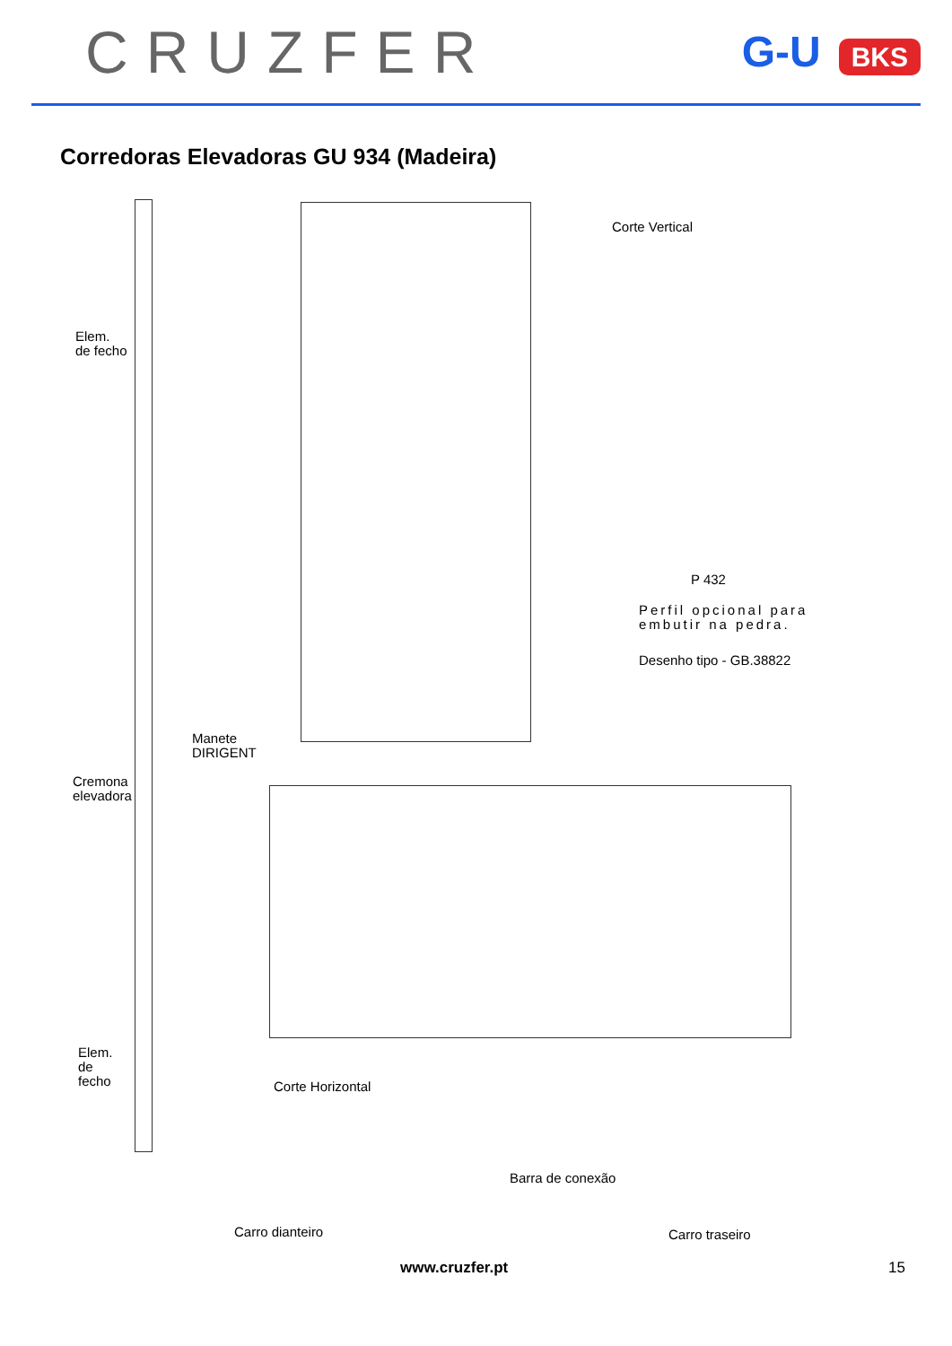CRUZFER
G-U BKS
Corredoras Elevadoras GU 934 (Madeira)
Elem.
de fecho
Corte Vertical
P 432
Perfil opcional para
embutir na pedra.
Desenho tipo - GB.38822
Manete
DIRIGENT
Cremona
elevadora
Elem.
de
fecho
Corte Horizontal
Barra de conexão
Carro dianteiro Carro traseiro
www.cruzfer.pt 15